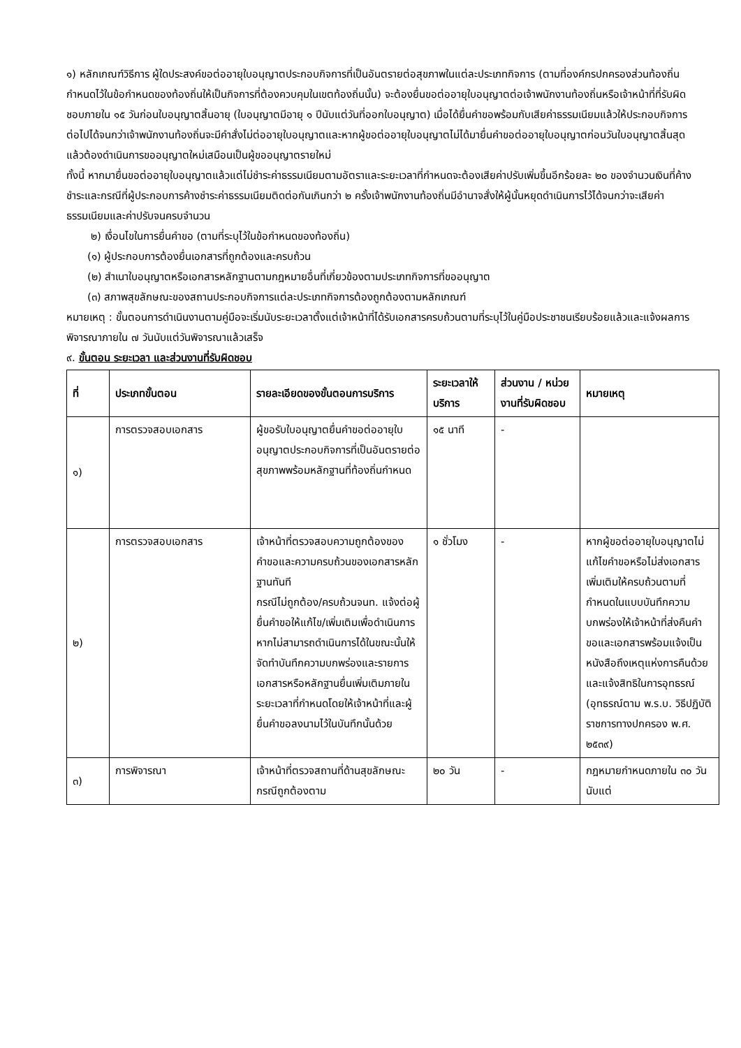๑) หลักเกณฑ์วิธีการ ผู้ใดประสงค์ขอต่ออายุใบอนุญาตประกอบกิจการที่เป็นอันตรายต่อสุขภาพในแต่ละประเภทกิจการ (ตามที่องค์กรปกครองส่วนท้องถิ่นกำหนดไว้ในข้อกำหนดของท้องถิ่นให้เป็นกิจการที่ต้องควบคุมในเขตท้องถิ่นนั้น) จะต้องยื่นขอต่ออายุใบอนุญาตต่อเจ้าพนักงานท้องถิ่นหรือเจ้าหน้าที่ที่รับผิดชอบภายใน ๑๕ วันก่อนใบอนุญาตสิ้นอายุ (ใบอนุญาตมีอายุ ๑ ปีนับแต่วันที่ออกใบอนุญาต) เมื่อได้ยื่นคำขอพร้อมกับเสียค่าธรรมเนียมแล้วให้ประกอบกิจการต่อไปได้จนกว่าเจ้าพนักงานท้องถิ่นจะมีคำสั่งไม่ต่ออายุใบอนุญาตและหากผู้ขอต่ออายุใบอนุญาตไม่ได้มายื่นคำขอต่ออายุใบอนุญาตก่อนวันใบอนุญาตสิ้นสุดแล้วต้องดำเนินการขออนุญาตใหม่เสมือนเป็นผู้ขออนุญาตรายใหม่
ทั้งนี้ หากมายื่นขอต่ออายุใบอนุญาตแล้วแต่ไม่ชำระค่าธรรมเนียมตามอัตราและระยะเวลาที่กำหนดจะต้องเสียค่าปรับเพิ่มขึ้นอีกร้อยละ ๒๐ ของจำนวนเงินที่ค้างชำระและกรณีที่ผู้ประกอบการค้างชำระค่าธรรมเนียมติดต่อกันเกินกว่า ๒ ครั้งเจ้าพนักงานท้องถิ่นมีอำนาจสั่งให้ผู้นั้นหยุดดำเนินการไว้ได้จนกว่าจะเสียค่าธรรมเนียมและค่าปรับจนครบจำนวน
๒) เงื่อนไขในการยื่นคำขอ (ตามที่ระบุไว้ในข้อกำหนดของท้องถิ่น)
(๑) ผู้ประกอบการต้องยื่นเอกสารที่ถูกต้องและครบถ้วน
(๒) สำเนาใบอนุญาตหรือเอกสารหลักฐานตามกฎหมายอื่นที่เกี่ยวข้องตามประเภทกิจการที่ขออนุญาต
(๓) สภาพสุขลักษณะของสถานประกอบกิจการแต่ละประเภทกิจการต้องถูกต้องตามหลักเกณฑ์
หมายเหตุ : ขั้นตอนการดำเนินงานตามคู่มือจะเริ่มนับระยะเวลาตั้งแต่เจ้าหน้าที่ได้รับเอกสารครบถ้วนตามที่ระบุไว้ในคู่มือประชาชนเรียบร้อยแล้วและแจ้งผลการพิจารณาภายใน ๗ วันนับแต่วันพิจารณาแล้วเสร็จ
๙. ขั้นตอน ระยะเวลา และส่วนงานที่รับผิดชอบ
| ที่ | ประเภทขั้นตอน | รายละเอียดของขั้นตอนการบริการ | ระยะเวลาให้บริการ | ส่วนงาน / หน่วยงานที่รับผิดชอบ | หมายเหตุ |
| --- | --- | --- | --- | --- | --- |
| ๑) | การตรวจสอบเอกสาร | ผู้ขอรับใบอนุญาตยื่นคำขอต่ออายุใบอนุญาตประกอบกิจการที่เป็นอันตรายต่อสุขภาพพร้อมหลักฐานที่ท้องถิ่นกำหนด | ๑๕ นาที | - | |
| ๒) | การตรวจสอบเอกสาร | เจ้าหน้าที่ตรวจสอบความถูกต้องของคำขอและความครบถ้วนของเอกสารหลักฐานทันที กรณีไม่ถูกต้อง/ครบถ้วนจนท. แจ้งต่อผู้ยื่นคำขอให้แก้ไข/เพิ่มเติมเพื่อดำเนินการหากไม่สามารถดำเนินการได้ในขณะนั้นให้จัดทำบันทึกความบกพร่องและรายการเอกสารหรือหลักฐานยื่นเพิ่มเติมภายในระยะเวลาที่กำหนดโดยให้เจ้าหน้าที่และผู้ยื่นคำขอลงนามไว้ในบันทึกนั้นด้วย | ๑ ชั่วโมง | - | หากผู้ขอต่ออายุใบอนุญาตไม่แก้ไขคำขอหรือไม่ส่งเอกสารเพิ่มเติมให้ครบถ้วนตามที่กำหนดในแบบบันทึกความบกพร่องให้เจ้าหน้าที่ส่งคืนคำขอและเอกสารพร้อมแจ้งเป็นหนังสือถึงเหตุแห่งการคืนด้วยและแจ้งสิทธิในการอุทธรณ์ (อุทธรณ์ตาม พ.ร.บ. วิธีปฏิบัติราชการทางปกครอง พ.ศ. ๒๕๓๙) |
| ๓) | การพิจารณา | เจ้าหน้าที่ตรวจสถานที่ด้านสุขลักษณะกรณีถูกต้องตาม | ๒๐ วัน | - | กฎหมายกำหนดภายใน ๓๐ วันนับแต่ |